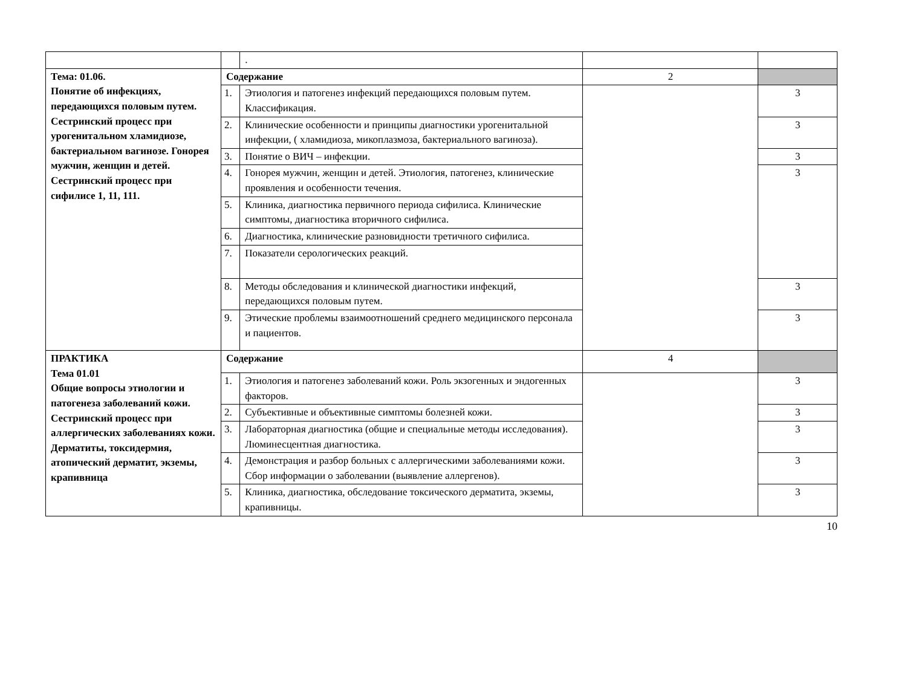| | | . | | |
| Тема: 01.06. Понятие об инфекциях, передающихся половым путем. Сестринский процесс при урогенитальном хламидиозе, бактериальном вагинозе. Гонорея мужчин, женщин и детей. Сестринский процесс при сифилисе 1, 11, 111. | Содержание | | 2 | |
| | 1. | Этиология и патогенез инфекций передающихся половым путем. Классификация. | | 3 |
| | 2. | Клинические особенности и принципы диагностики урогенитальной инфекции, ( хламидиоза, микоплазмоза, бактериального вагиноза). | | 3 |
| | 3. | Понятие о ВИЧ – инфекции. | | 3 |
| | 4. | Гонорея мужчин, женщин и детей. Этиология, патогенез, клинические проявления и особенности течения. | | 3 |
| | 5. | Клиника, диагностика первичного периода сифилиса. Клинические симптомы, диагностика вторичного сифилиса. | | |
| | 6. | Диагностика, клинические разновидности третичного сифилиса. | | |
| | 7. | Показатели серологических реакций. | | |
| | 8. | Методы обследования и клинической диагностики инфекций, передающихся половым путем. | | 3 |
| | 9. | Этические проблемы взаимоотношений среднего медицинского персонала и пациентов. | | 3 |
| ПРАКТИКА Тема 01.01 Общие вопросы этиологии и патогенеза заболеваний кожи. Сестринский процесс при аллергических заболеваниях кожи. Дерматиты, токсидермия, атопический дерматит, экземы, крапивница | Содержание | | 4 | |
| | 1. | Этиология и патогенез заболеваний кожи. Роль экзогенных и эндогенных факторов. | | 3 |
| | 2. | Субъективные и объективные симптомы болезней кожи. | | 3 |
| | 3. | Лабораторная диагностика (общие и специальные методы исследования). Люминесцентная диагностика. | | 3 |
| | 4. | Демонстрация и разбор больных с аллергическими заболеваниями кожи. Сбор информации о заболевании (выявление аллергенов). | | 3 |
| | 5. | Клиника, диагностика, обследование токсического дерматита, экземы, крапивницы. | | 3 |
10